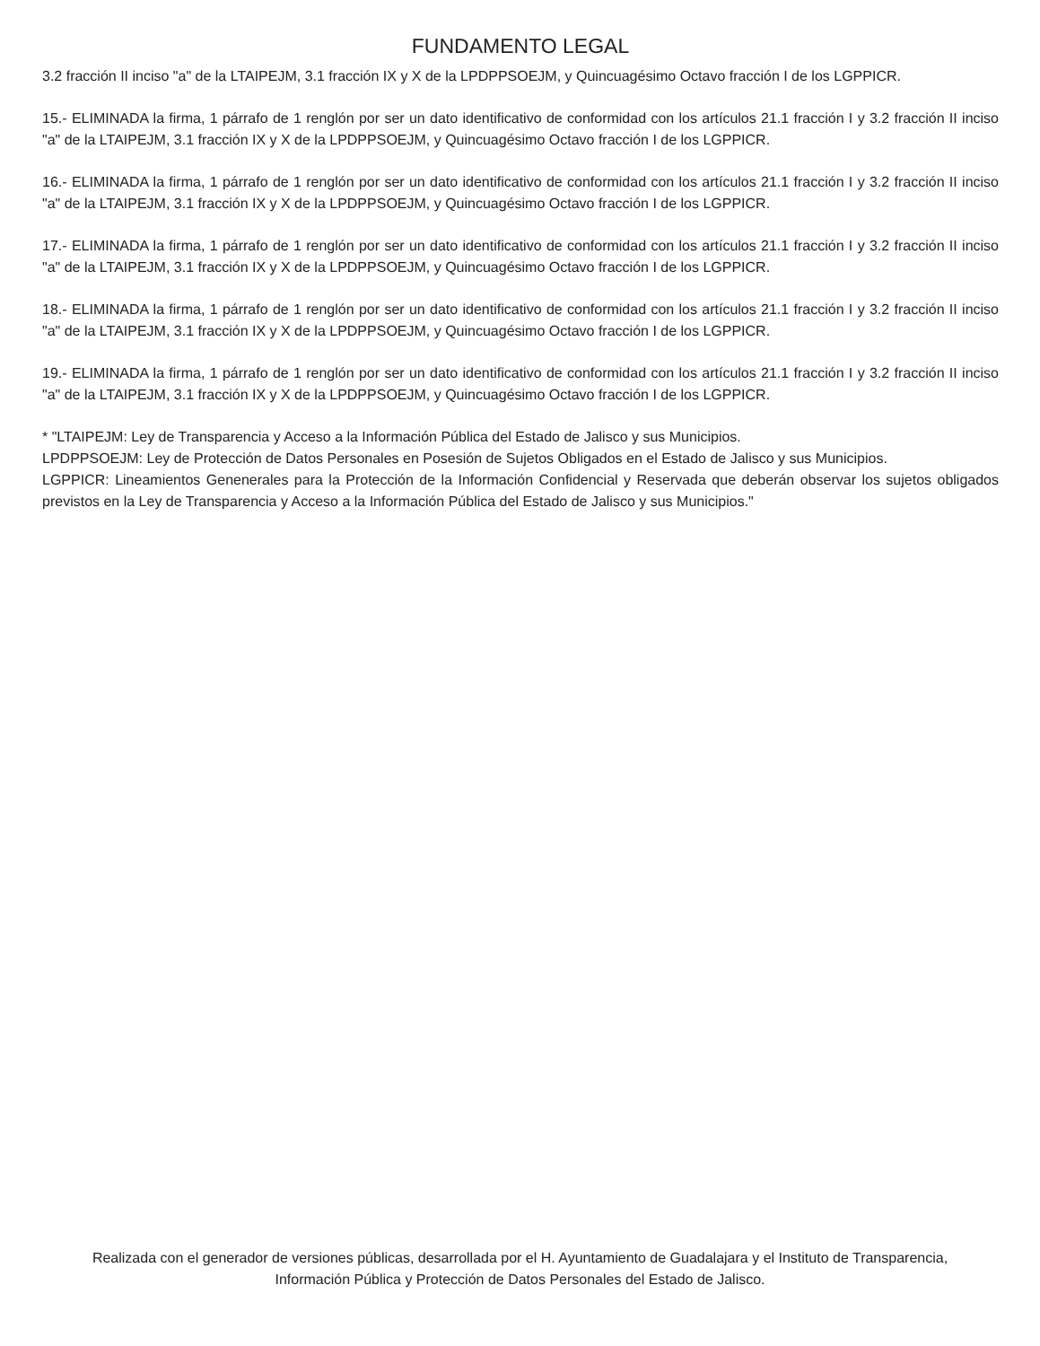FUNDAMENTO LEGAL
3.2 fracción II inciso "a" de la LTAIPEJM, 3.1 fracción IX y X de la LPDPPSOEJM, y Quincuagésimo Octavo fracción I de los LGPPICR.
15.- ELIMINADA la firma, 1 párrafo de 1 renglón por ser un dato identificativo de conformidad con los artículos 21.1 fracción I y 3.2 fracción II inciso "a" de la LTAIPEJM, 3.1 fracción IX y X de la LPDPPSOEJM, y Quincuagésimo Octavo fracción I de los LGPPICR.
16.- ELIMINADA la firma, 1 párrafo de 1 renglón por ser un dato identificativo de conformidad con los artículos 21.1 fracción I y 3.2 fracción II inciso "a" de la LTAIPEJM, 3.1 fracción IX y X de la LPDPPSOEJM, y Quincuagésimo Octavo fracción I de los LGPPICR.
17.- ELIMINADA la firma, 1 párrafo de 1 renglón por ser un dato identificativo de conformidad con los artículos 21.1 fracción I y 3.2 fracción II inciso "a" de la LTAIPEJM, 3.1 fracción IX y X de la LPDPPSOEJM, y Quincuagésimo Octavo fracción I de los LGPPICR.
18.- ELIMINADA la firma, 1 párrafo de 1 renglón por ser un dato identificativo de conformidad con los artículos 21.1 fracción I y 3.2 fracción II inciso "a" de la LTAIPEJM, 3.1 fracción IX y X de la LPDPPSOEJM, y Quincuagésimo Octavo fracción I de los LGPPICR.
19.- ELIMINADA la firma, 1 párrafo de 1 renglón por ser un dato identificativo de conformidad con los artículos 21.1 fracción I y 3.2 fracción II inciso "a" de la LTAIPEJM, 3.1 fracción IX y X de la LPDPPSOEJM, y Quincuagésimo Octavo fracción I de los LGPPICR.
* "LTAIPEJM: Ley de Transparencia y Acceso a la Información Pública del Estado de Jalisco y sus Municipios.
LPDPPSOEJM: Ley de Protección de Datos Personales en Posesión de Sujetos Obligados en el Estado de Jalisco y sus Municipios.
LGPPICR: Lineamientos Genenerales para la Protección de la Información Confidencial y Reservada que deberán observar los sujetos obligados previstos en la Ley de Transparencia y Acceso a la Información Pública del Estado de Jalisco y sus Municipios."
Realizada con el generador de versiones públicas, desarrollada por el H. Ayuntamiento de Guadalajara y el Instituto de Transparencia, Información Pública y Protección de Datos Personales del Estado de Jalisco.